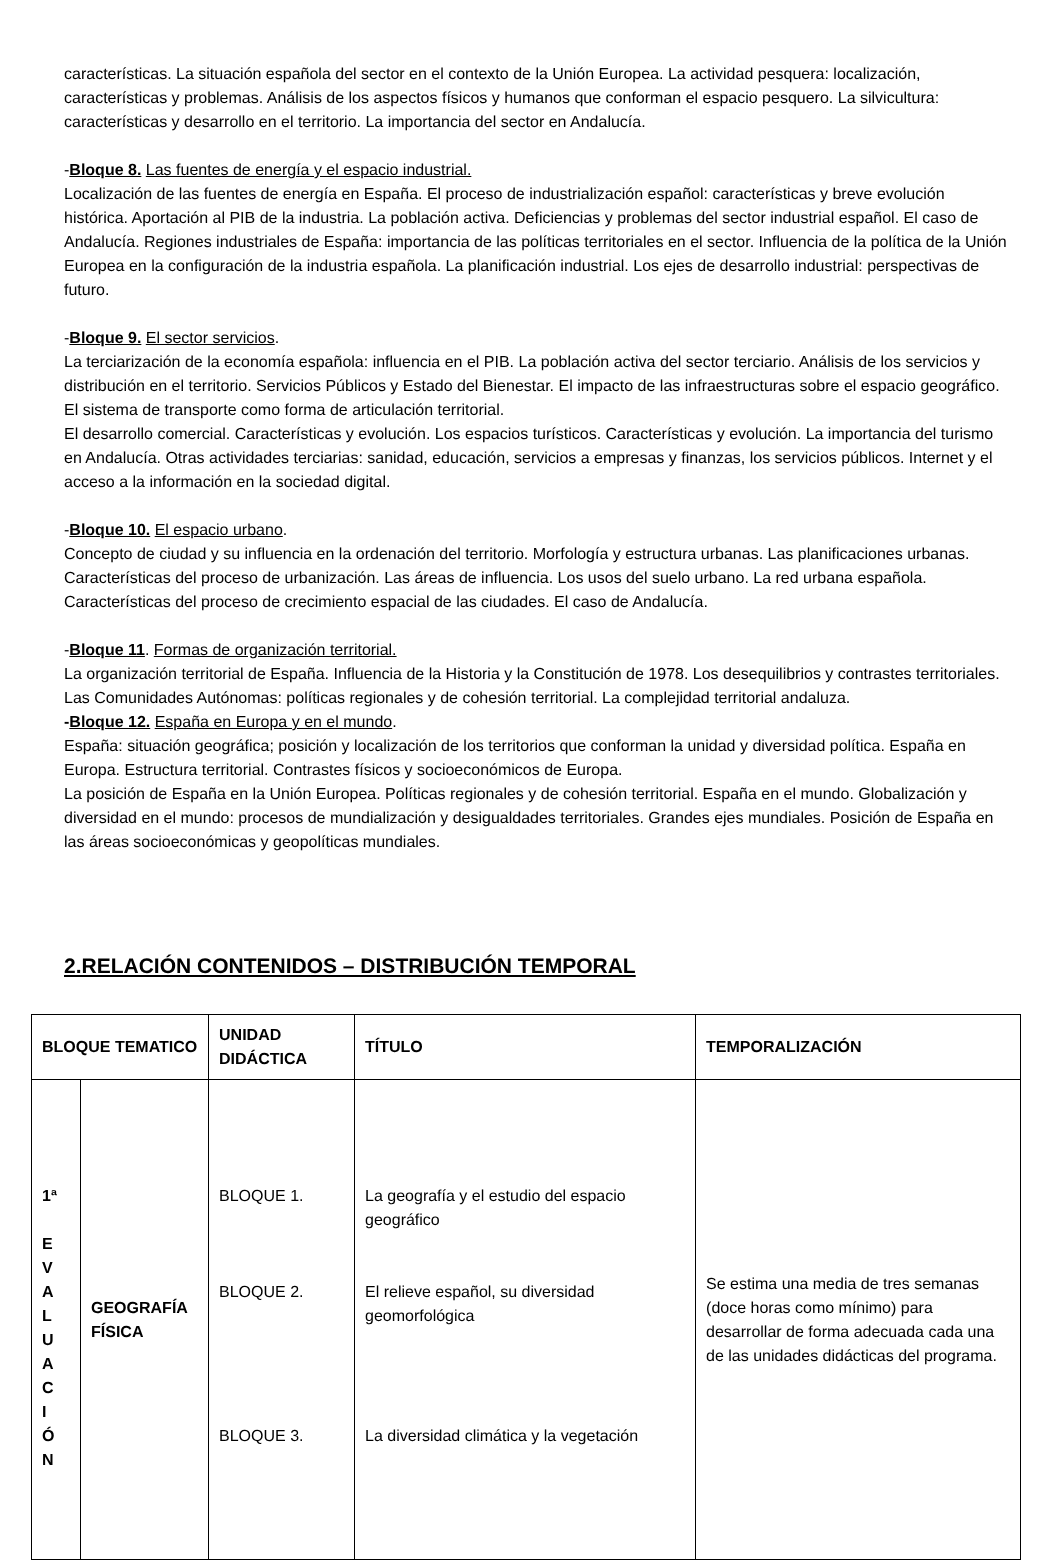características. La situación española del sector en el contexto de la Unión Europea. La actividad pesquera: localización, características y problemas. Análisis de los aspectos físicos y humanos que conforman el espacio pesquero. La silvicultura: características y desarrollo en el territorio. La importancia del sector en Andalucía.
-Bloque 8. Las fuentes de energía y el espacio industrial.
Localización de las fuentes de energía en España. El proceso de industrialización español: características y breve evolución histórica. Aportación al PIB de la industria. La población activa. Deficiencias y problemas del sector industrial español. El caso de Andalucía. Regiones industriales de España: importancia de las políticas territoriales en el sector. Influencia de la política de la Unión Europea en la configuración de la industria española. La planificación industrial. Los ejes de desarrollo industrial: perspectivas de futuro.
-Bloque 9. El sector servicios.
La terciarización de la economía española: influencia en el PIB. La población activa del sector terciario. Análisis de los servicios y distribución en el territorio. Servicios Públicos y Estado del Bienestar. El impacto de las infraestructuras sobre el espacio geográfico. El sistema de transporte como forma de articulación territorial.
El desarrollo comercial. Características y evolución. Los espacios turísticos. Características y evolución. La importancia del turismo en Andalucía. Otras actividades terciarias: sanidad, educación, servicios a empresas y finanzas, los servicios públicos. Internet y el acceso a la información en la sociedad digital.
-Bloque 10. El espacio urbano.
Concepto de ciudad y su influencia en la ordenación del territorio. Morfología y estructura urbanas. Las planificaciones urbanas. Características del proceso de urbanización. Las áreas de influencia. Los usos del suelo urbano. La red urbana española. Características del proceso de crecimiento espacial de las ciudades. El caso de Andalucía.
-Bloque 11. Formas de organización territorial.
La organización territorial de España. Influencia de la Historia y la Constitución de 1978. Los desequilibrios y contrastes territoriales. Las Comunidades Autónomas: políticas regionales y de cohesión territorial. La complejidad territorial andaluza.
-Bloque 12. España en Europa y en el mundo.
España: situación geográfica; posición y localización de los territorios que conforman la unidad y diversidad política. España en Europa. Estructura territorial. Contrastes físicos y socioeconómicos de Europa.
La posición de España en la Unión Europea. Políticas regionales y de cohesión territorial. España en el mundo. Globalización y diversidad en el mundo: procesos de mundialización y desigualdades territoriales. Grandes ejes mundiales. Posición de España en las áreas socioeconómicas y geopolíticas mundiales.
2.RELACIÓN CONTENIDOS – DISTRIBUCIÓN TEMPORAL
| BLOQUE TEMATICO | | UNIDAD DIDÁCTICA | TÍTULO | TEMPORALIZACIÓN |
| --- | --- | --- | --- | --- |
| 1ª E V A L U A C I Ó N | GEOGRAFÍA FÍSICA | BLOQUE 1. BLOQUE 2. BLOQUE 3. | La geografía y el estudio del espacio geográfico El relieve español, su diversidad geomorfológica La diversidad climática y la vegetación | Se estima una media de tres semanas (doce horas como mínimo) para desarrollar de forma adecuada cada una de las unidades didácticas del programa. |